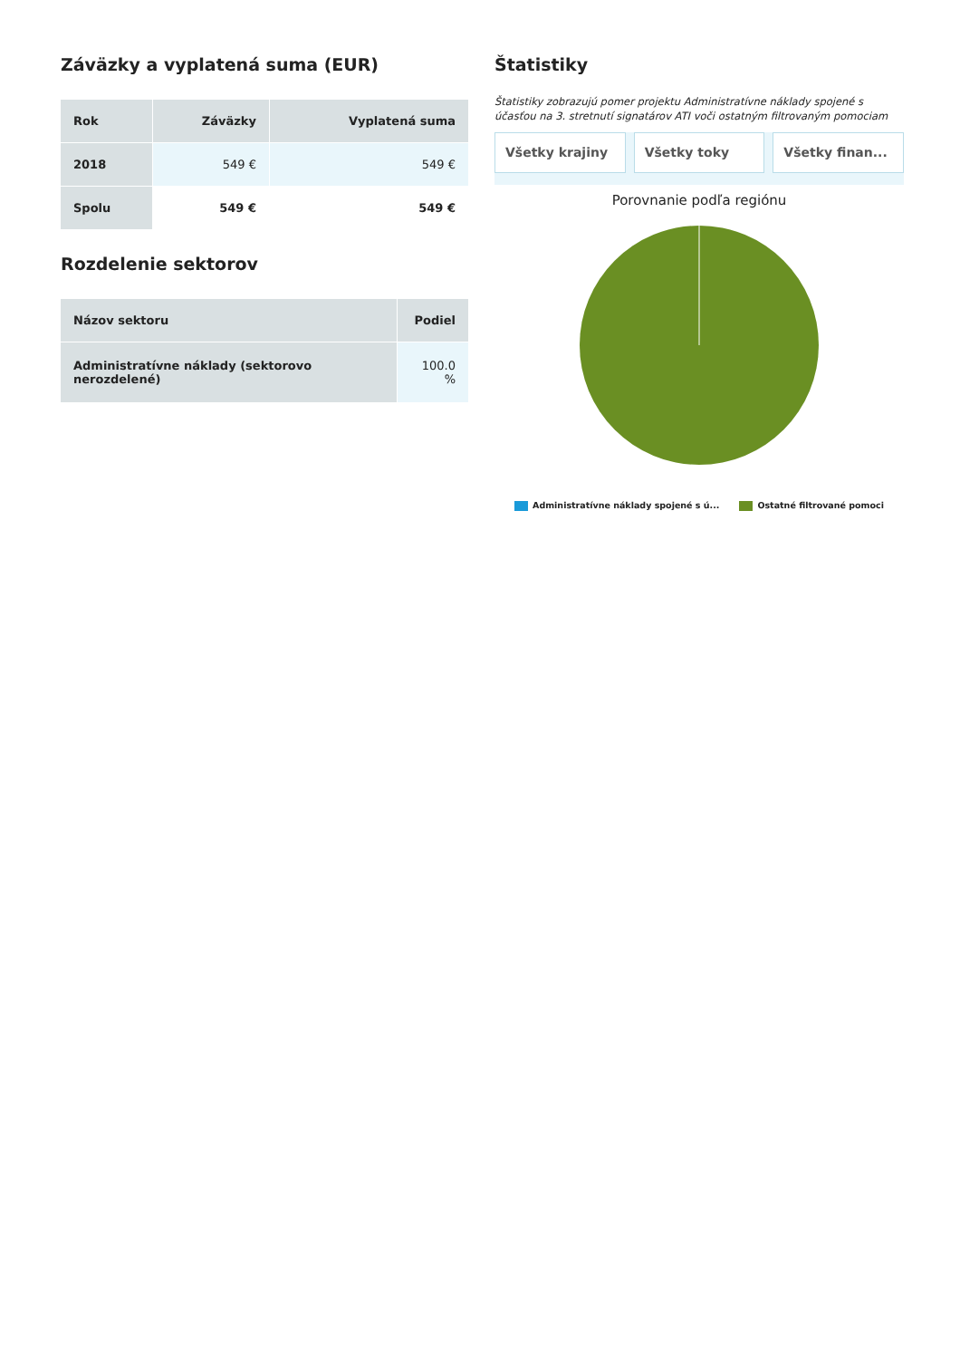Záväzky a vyplatená suma (EUR)
| Rok | Záväzky | Vyplatená suma |
| --- | --- | --- |
| 2018 | 549 € | 549 € |
| Spolu | 549 € | 549 € |
Rozdelenie sektorov
| Názov sektoru | Podiel |
| --- | --- |
| Administratívne náklady (sektorovo nerozdelené) | 100.0 % |
Štatistiky
Štatistiky zobrazujú pomer projektu Administratívne náklady spojené s účasťou na 3. stretnutí signatárov ATI voči ostatným filtrovaným pomociam
Všetky krajiny Všetky toky Všetky finan...
Porovnanie podľa regiónu
Administratívne náklady spojené s ú... Ostatné filtrované pomoci